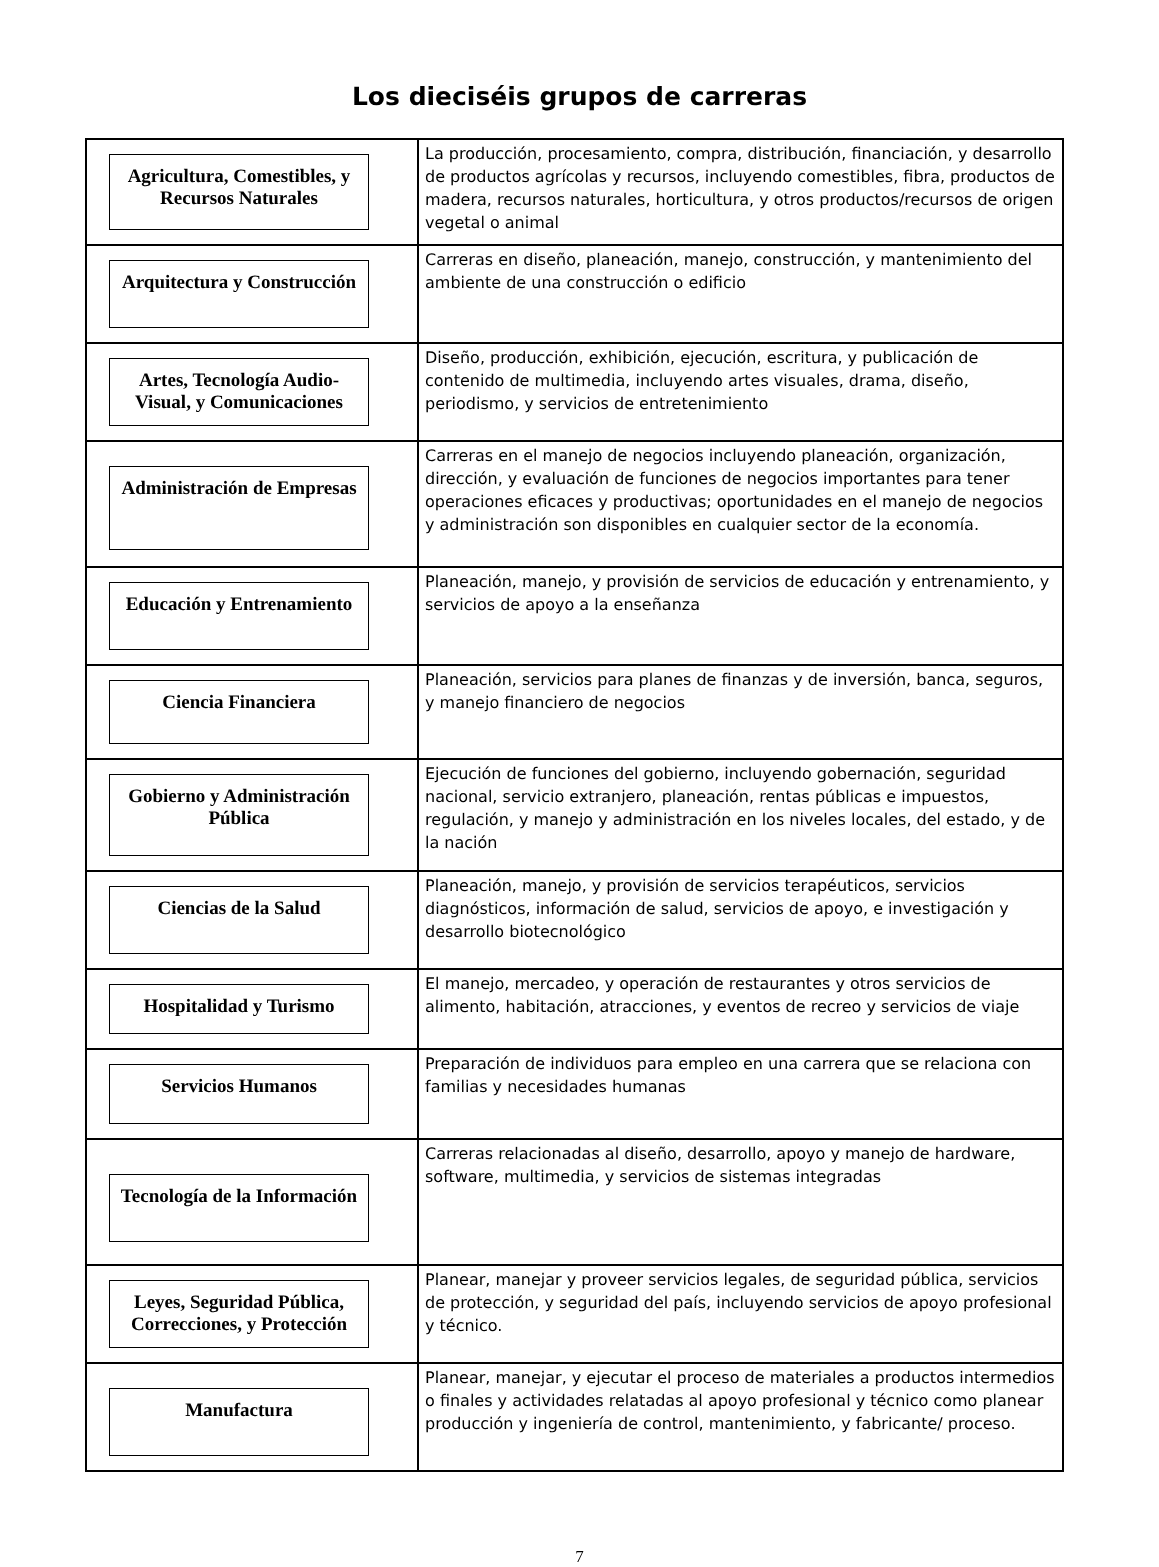Los dieciséis grupos de carreras
| Agricultura, Comestibles, y Recursos Naturales | La producción, procesamiento, compra, distribución, financiación, y desarrollo de productos agrícolas y recursos, incluyendo comestibles, fibra, productos de madera, recursos naturales, horticultura, y otros productos/recursos de origen vegetal o animal |
| Arquitectura y Construcción | Carreras en diseño, planeación, manejo, construcción, y mantenimiento del ambiente de una construcción o edificio |
| Artes, Tecnología Audio-Visual, y Comunicaciones | Diseño, producción, exhibición, ejecución, escritura, y publicación de contenido de multimedia, incluyendo artes visuales, drama, diseño, periodismo, y servicios de entretenimiento |
| Administración de Empresas | Carreras en el manejo de negocios incluyendo planeación, organización, dirección, y evaluación de funciones de negocios importantes para tener operaciones eficaces y productivas; oportunidades en el manejo de negocios y administración son disponibles en cualquier sector de la economía. |
| Educación y Entrenamiento | Planeación, manejo, y provisión de servicios de educación y entrenamiento, y servicios de apoyo a la enseñanza |
| Ciencia Financiera | Planeación, servicios para planes de finanzas y de inversión, banca, seguros, y manejo financiero de negocios |
| Gobierno y Administración Pública | Ejecución de funciones del gobierno, incluyendo gobernación, seguridad nacional, servicio extranjero, planeación, rentas públicas e impuestos, regulación, y manejo y administración en los niveles locales, del estado, y de la nación |
| Ciencias de la Salud | Planeación, manejo, y provisión de servicios terapéuticos, servicios diagnósticos, información de salud, servicios de apoyo, e investigación y desarrollo biotecnológico |
| Hospitalidad y Turismo | El manejo, mercadeo, y operación de restaurantes y otros servicios de alimento, habitación, atracciones, y eventos de recreo y servicios de viaje |
| Servicios Humanos | Preparación de individuos para empleo en una carrera que se relaciona con familias y necesidades humanas |
| Tecnología de la Información | Carreras relacionadas al diseño, desarrollo, apoyo y manejo de hardware, software, multimedia, y servicios de sistemas integradas |
| Leyes, Seguridad Pública, Correcciones, y Protección | Planear, manejar y proveer servicios legales, de seguridad pública, servicios de protección, y seguridad del país, incluyendo servicios de apoyo profesional y técnico. |
| Manufactura | Planear, manejar, y ejecutar el proceso de materiales a productos intermedios o finales y actividades relatadas al apoyo profesional y técnico como planear producción y ingeniería de control, mantenimiento, y fabricante/ proceso. |
7